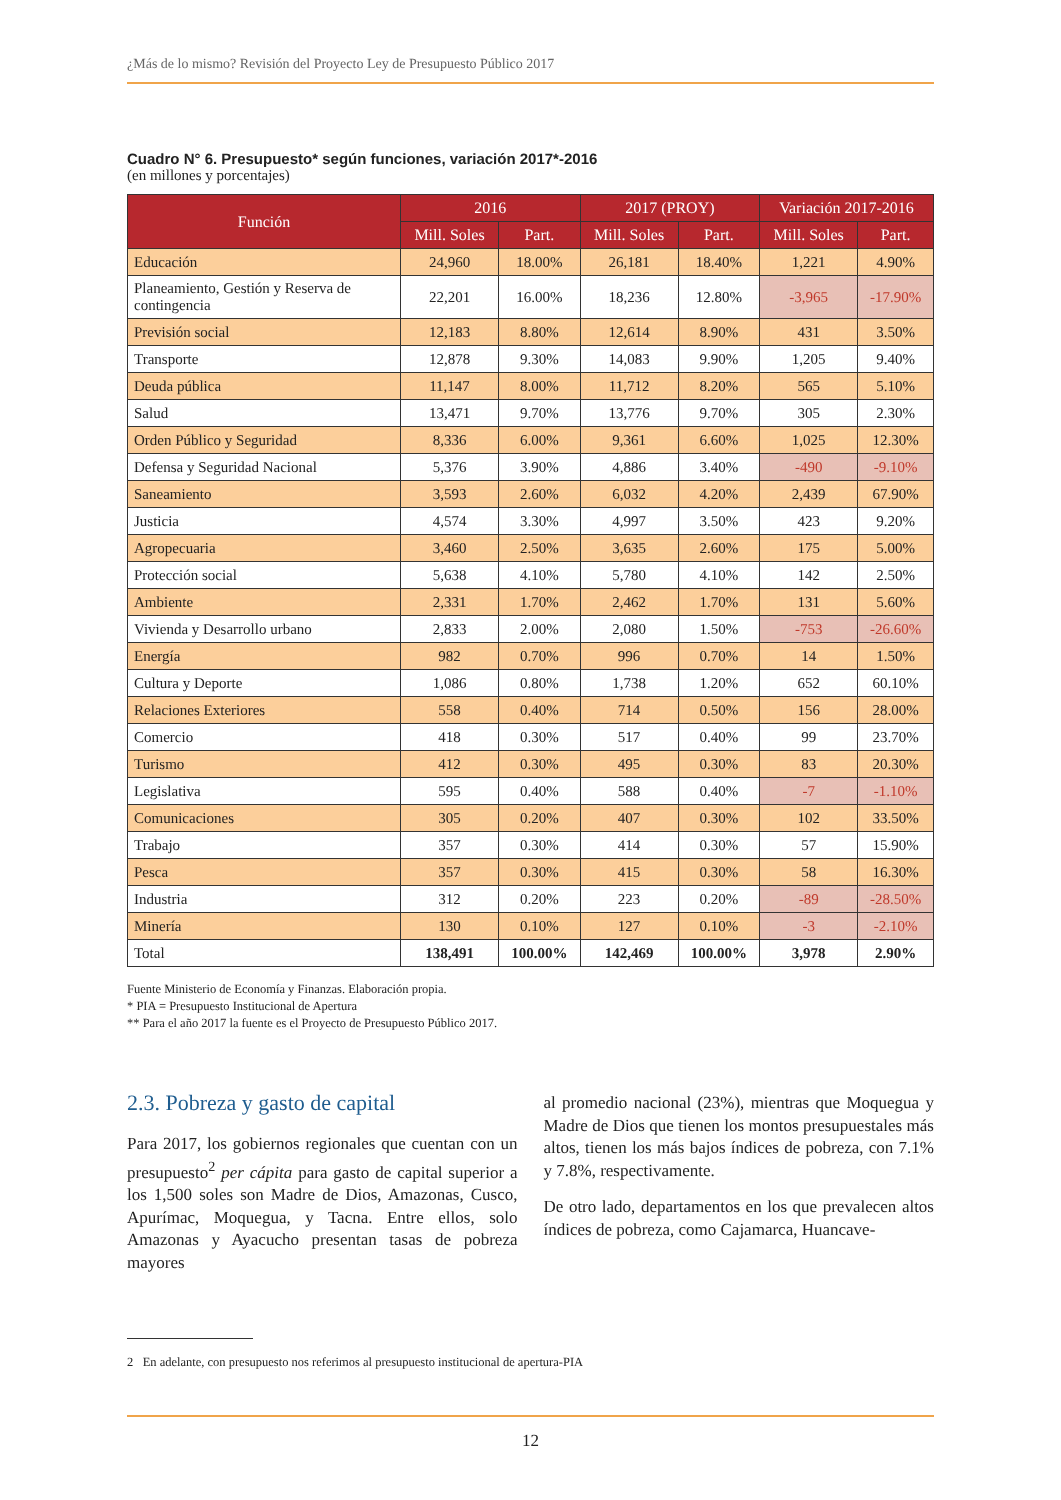¿Más de lo mismo? Revisión del Proyecto Ley de Presupuesto Público 2017
Cuadro N° 6. Presupuesto* según funciones, variación 2017*-2016
(en millones y porcentajes)
| Función | 2016 | | 2017 (PROY) | | Variación 2017-2016 | |
| --- | --- | --- | --- | --- | --- | --- |
| | Mill. Soles | Part. | Mill. Soles | Part. | Mill. Soles | Part. |
| Educación | 24,960 | 18.00% | 26,181 | 18.40% | 1,221 | 4.90% |
| Planeamiento, Gestión y Reserva de contingencia | 22,201 | 16.00% | 18,236 | 12.80% | -3,965 | -17.90% |
| Previsión social | 12,183 | 8.80% | 12,614 | 8.90% | 431 | 3.50% |
| Transporte | 12,878 | 9.30% | 14,083 | 9.90% | 1,205 | 9.40% |
| Deuda pública | 11,147 | 8.00% | 11,712 | 8.20% | 565 | 5.10% |
| Salud | 13,471 | 9.70% | 13,776 | 9.70% | 305 | 2.30% |
| Orden Público y Seguridad | 8,336 | 6.00% | 9,361 | 6.60% | 1,025 | 12.30% |
| Defensa y Seguridad Nacional | 5,376 | 3.90% | 4,886 | 3.40% | -490 | -9.10% |
| Saneamiento | 3,593 | 2.60% | 6,032 | 4.20% | 2,439 | 67.90% |
| Justicia | 4,574 | 3.30% | 4,997 | 3.50% | 423 | 9.20% |
| Agropecuaria | 3,460 | 2.50% | 3,635 | 2.60% | 175 | 5.00% |
| Protección social | 5,638 | 4.10% | 5,780 | 4.10% | 142 | 2.50% |
| Ambiente | 2,331 | 1.70% | 2,462 | 1.70% | 131 | 5.60% |
| Vivienda y Desarrollo urbano | 2,833 | 2.00% | 2,080 | 1.50% | -753 | -26.60% |
| Energía | 982 | 0.70% | 996 | 0.70% | 14 | 1.50% |
| Cultura y Deporte | 1,086 | 0.80% | 1,738 | 1.20% | 652 | 60.10% |
| Relaciones Exteriores | 558 | 0.40% | 714 | 0.50% | 156 | 28.00% |
| Comercio | 418 | 0.30% | 517 | 0.40% | 99 | 23.70% |
| Turismo | 412 | 0.30% | 495 | 0.30% | 83 | 20.30% |
| Legislativa | 595 | 0.40% | 588 | 0.40% | -7 | -1.10% |
| Comunicaciones | 305 | 0.20% | 407 | 0.30% | 102 | 33.50% |
| Trabajo | 357 | 0.30% | 414 | 0.30% | 57 | 15.90% |
| Pesca | 357 | 0.30% | 415 | 0.30% | 58 | 16.30% |
| Industria | 312 | 0.20% | 223 | 0.20% | -89 | -28.50% |
| Minería | 130 | 0.10% | 127 | 0.10% | -3 | -2.10% |
| Total | 138,491 | 100.00% | 142,469 | 100.00% | 3,978 | 2.90% |
Fuente Ministerio de Economía y Finanzas. Elaboración propia.
* PIA = Presupuesto Institucional de Apertura
** Para el año 2017 la fuente es el Proyecto de Presupuesto Público 2017.
2.3. Pobreza y gasto de capital
Para 2017, los gobiernos regionales que cuentan con un presupuesto<sup>2</sup> per cápita para gasto de capital superior a los 1,500 soles son Madre de Dios, Amazonas, Cusco, Apurímac, Moquegua, y Tacna. Entre ellos, solo Amazonas y Ayacucho presentan tasas de pobreza mayores
al promedio nacional (23%), mientras que Moquegua y Madre de Dios que tienen los montos presupuestales más altos, tienen los más bajos índices de pobreza, con 7.1% y 7.8%, respectivamente.
De otro lado, departamentos en los que prevalecen altos índices de pobreza, como Cajamarca, Huancave-
2 En adelante, con presupuesto nos referimos al presupuesto institucional de apertura-PIA
12